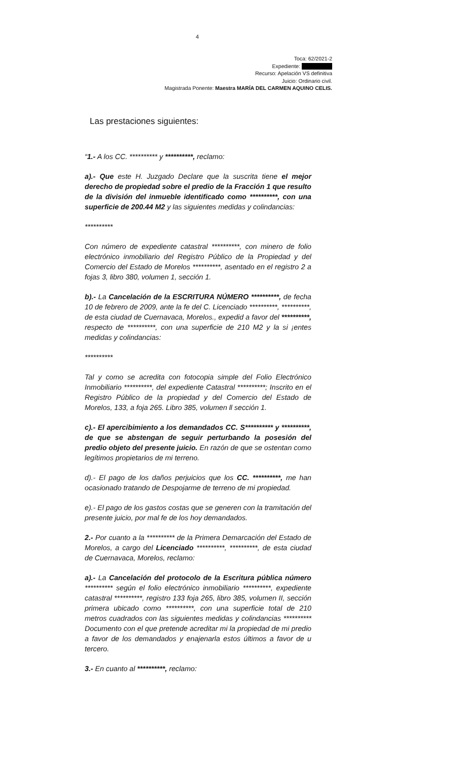4
Toca: 62/2021-2
Expediente:
Recurso: Apelación VS definitiva
Juicio: Ordinario civil.
Magistrada Ponente: Maestra MARÍA DEL CARMEN AQUINO CELIS.
Las prestaciones siguientes:
“1.- A los CC. ********** y **********, reclamo:
a).- Que este H. Juzgado Declare que la suscrita tiene el mejor derecho de propiedad sobre el predio de la Fracción 1 que resulto de la división del inmueble identificado como **********, con una superficie de 200.44 M2 y las siguientes medidas y colindancias:
**********
Con número de expediente catastral **********, con minero de folio electrónico inmobiliario del Registro Público de la Propiedad y del Comercio del Estado de Morelos **********, asentado en el registro 2 a fojas 3, libro 380, volumen 1, sección 1.
b).- La Cancelación de la ESCRITURA NÚMERO **********, de fecha 10 de febrero de 2009, ante la fe del C. Licenciado **********, **********, de esta ciudad de Cuernavaca, Morelos., expedid a favor del **********, respecto de **********, con una superficie de 210 M2 y la si ¡entes medidas y colindancias:
**********
Tal y como se acredita con fotocopia simple del Folio Electrónico Inmobiliario **********, del expediente Catastral **********; Inscrito en el Registro Público de la propiedad y del Comercio del Estado de Morelos, 133, a foja 265. Libro 385, volumen ll sección 1.
c).- El apercibimiento a los demandados CC. S********** y **********, de que se abstengan de seguir perturbando la posesión del predio objeto del presente juicio. En razón de que se ostentan como legítimos propietarios de mi terreno.
d).- El pago de los daños perjuicios que los CC. **********, me han ocasionado tratando de Despojarme de terreno de mi propiedad.
e).- El pago de los gastos costas que se generen con la tramitación del presente juicio, por mal fe de los hoy demandados.
2.- Por cuanto a la ********** de la Primera Demarcación del Estado de Morelos, a cargo del Licenciado **********, **********, de esta ciudad de Cuernavaca, Morelos, reclamo:
a).- La Cancelación del protocolo de la Escritura pública número ********** según el folio electrónico inmobiliario **********, expediente catastral **********, registro 133 foja 265, libro 385, volumen II, sección primera ubicado como **********, con una superficie total de 210 metros cuadrados con las siguientes medidas y colindancias ********** Documento con el que pretende acreditar mi la propiedad de mi predio a favor de los demandados y enajenarla estos últimos a favor de u tercero.
3.- En cuanto al **********, reclamo: